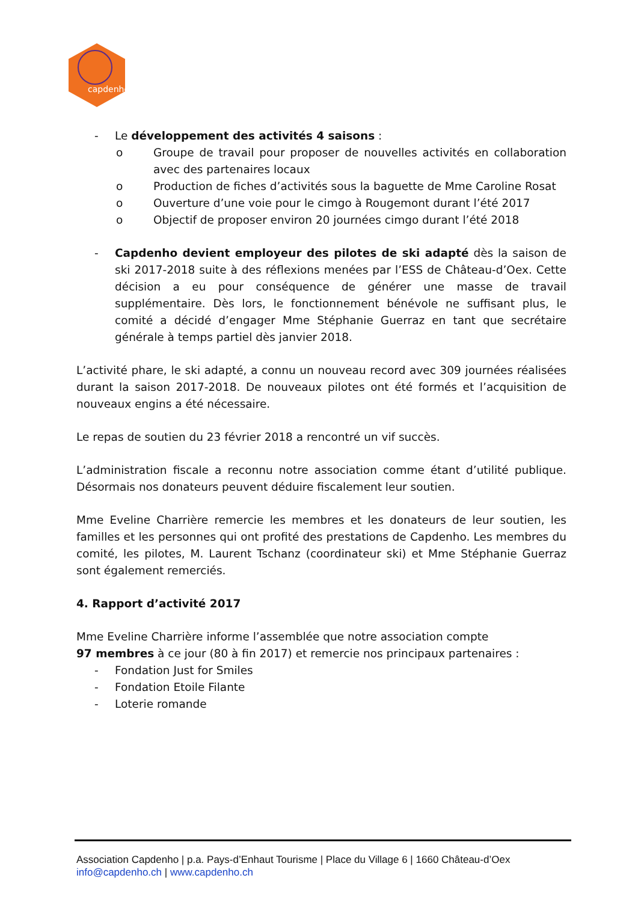capdenho
- Le développement des activités 4 saisons :
o Groupe de travail pour proposer de nouvelles activités en collaboration avec des partenaires locaux
o Production de fiches d’activités sous la baguette de Mme Caroline Rosat
o Ouverture d’une voie pour le cimgo à Rougemont durant l’été 2017
o Objectif de proposer environ 20 journées cimgo durant l’été 2018
- Capdenho devient employeur des pilotes de ski adapté dès la saison de ski 2017-2018 suite à des réflexions menées par l’ESS de Château-d’Oex. Cette décision a eu pour conséquence de générer une masse de travail supplémentaire. Dès lors, le fonctionnement bénévole ne suffisant plus, le comité a décidé d’engager Mme Stéphanie Guerraz en tant que secrétaire générale à temps partiel dès janvier 2018.
L’activité phare, le ski adapté, a connu un nouveau record avec 309 journées réalisées durant la saison 2017-2018. De nouveaux pilotes ont été formés et l’acquisition de nouveaux engins a été nécessaire.
Le repas de soutien du 23 février 2018 a rencontré un vif succès.
L’administration fiscale a reconnu notre association comme étant d’utilité publique. Désormais nos donateurs peuvent déduire fiscalement leur soutien.
Mme Eveline Charrière remercie les membres et les donateurs de leur soutien, les familles et les personnes qui ont profité des prestations de Capdenho. Les membres du comité, les pilotes, M. Laurent Tschanz (coordinateur ski) et Mme Stéphanie Guerraz sont également remerciés.
4. Rapport d’activité 2017
Mme Eveline Charrière informe l’assemblée que notre association compte
97 membres à ce jour (80 à fin 2017) et remercie nos principaux partenaires :
- Fondation Just for Smiles
- Fondation Etoile Filante
- Loterie romande
Association Capdenho | p.a. Pays-d’Enhaut Tourisme | Place du Village 6 | 1660 Château-d’Oex
info@capdenho.ch | www.capdenho.ch